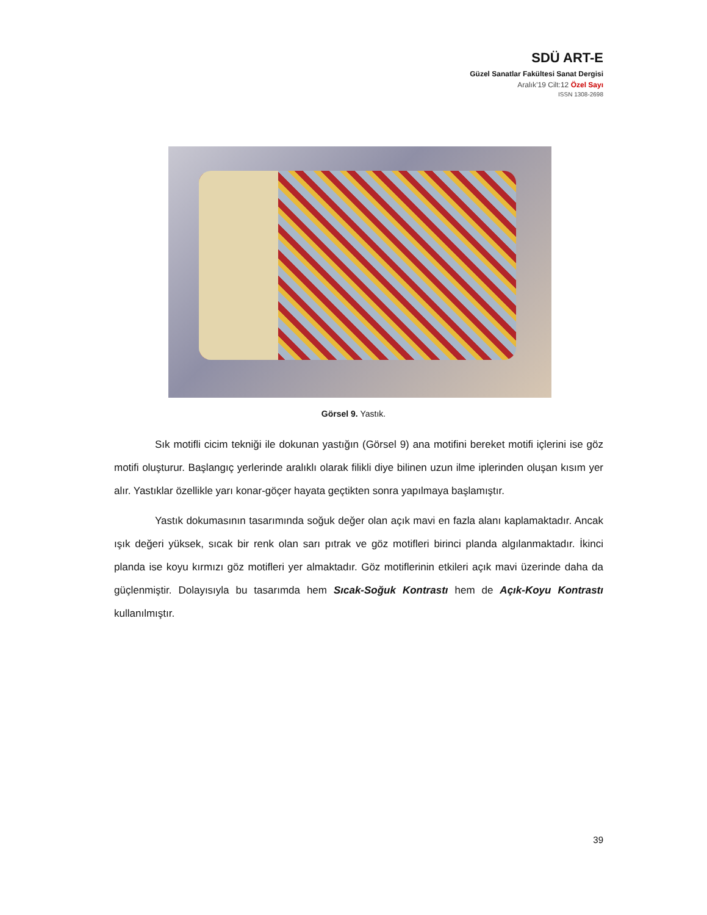SDÜ ART-E
Güzel Sanatlar Fakültesi Sanat Dergisi
Aralık’19 Cilt:12 Özel Sayı
ISSN 1308-2698
Görsel 9. Yastık.
Sık motifli cicim tekniği ile dokunan yastığın (Görsel 9) ana motifini bereket motifi içlerini ise göz motifi oluşturur. Başlangıç yerlerinde aralıklı olarak filikli diye bilinen uzun ilme iplerinden oluşan kısım yer alır. Yastıklar özellikle yarı konar-göçer hayata geçtikten sonra yapılmaya başlamıştır.
Yastık dokumasının tasarımında soğuk değer olan açık mavi en fazla alanı kaplamaktadır. Ancak ışık değeri yüksek, sıcak bir renk olan sarı pıtrak ve göz motifleri birinci planda algılanmaktadır. İkinci planda ise koyu kırmızı göz motifleri yer almaktadır. Göz motiflerinin etkileri açık mavi üzerinde daha da güçlenmiştir. Dolayısıyla bu tasarımda hem Sıcak-Soğuk Kontrastı hem de Açık-Koyu Kontrastı kullanılmıştır.
39